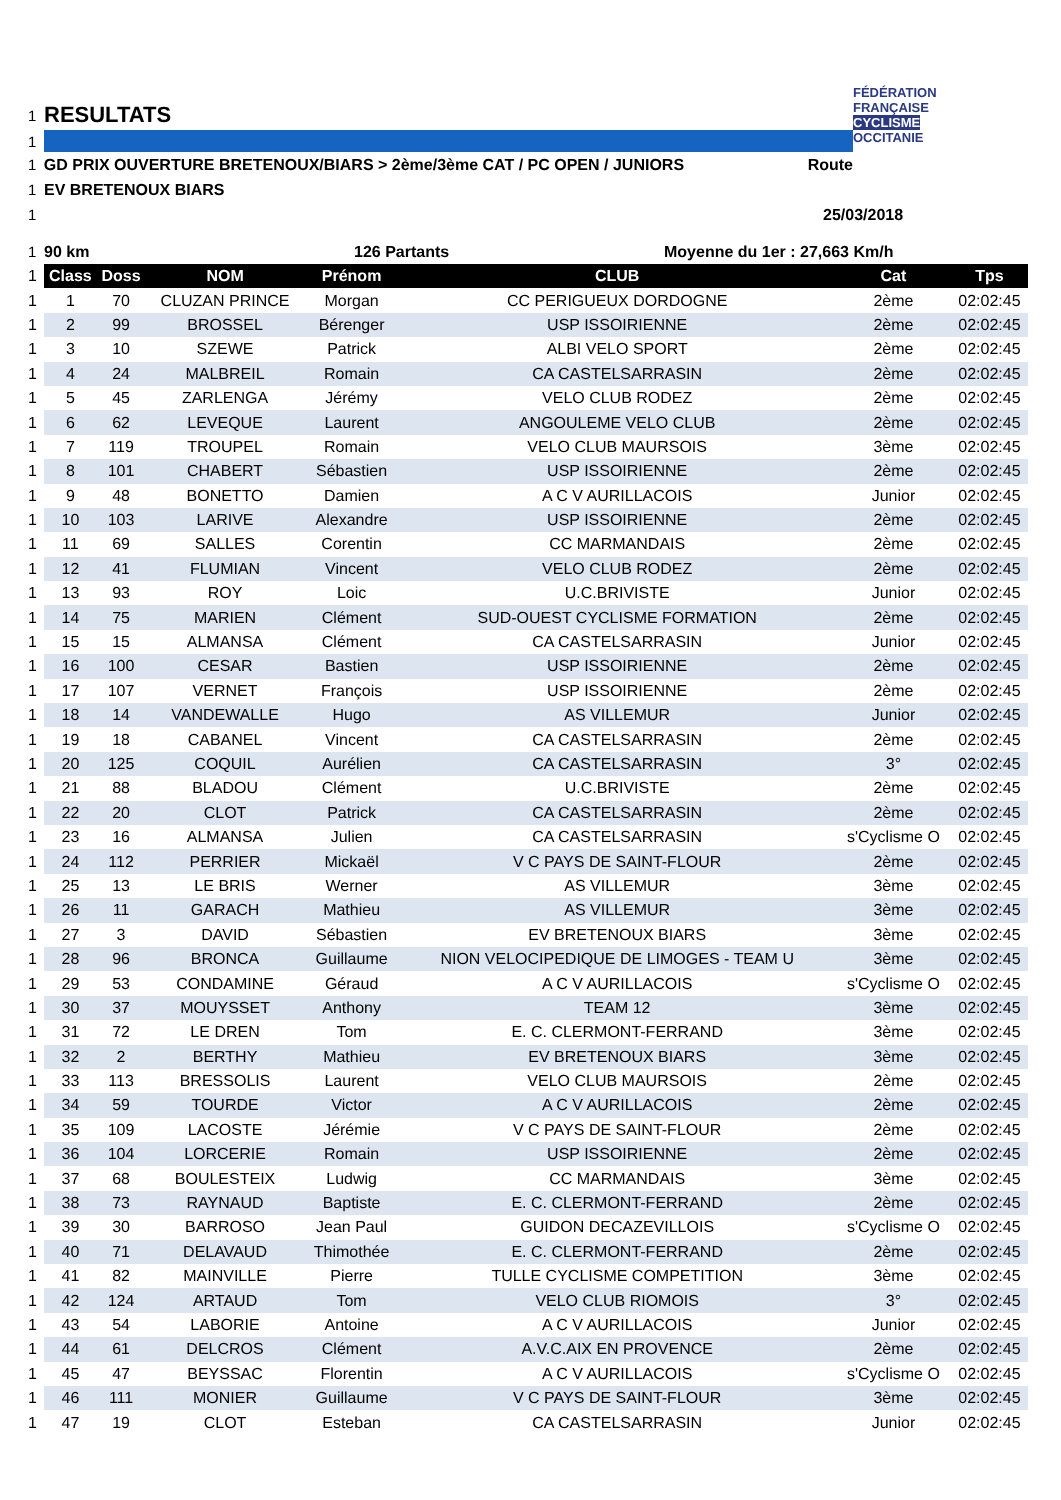1 RESULTATS
FÉDÉRATION
FRANÇAISE
CYCLISME
OCCITANIE
1
1 GD PRIX OUVERTURE BRETENOUX/BIARS > 2ème/3ème CAT / PC OPEN / JUNIORS Route
1 EV BRETENOUX BIARS
1 25/03/2018
1 90 km 126 Partants Moyenne du 1er : 27,663 Km/h
| 1 | Class | Doss | NOM | Prénom | CLUB | Cat | Tps |
| --- | --- | --- | --- | --- | --- | --- | --- |
| 1 | 1 | 70 | CLUZAN PRINCE | Morgan | CC PERIGUEUX DORDOGNE | 2ème | 02:02:45 |
| 1 | 2 | 99 | BROSSEL | Bérenger | USP ISSOIRIENNE | 2ème | 02:02:45 |
| 1 | 3 | 10 | SZEWE | Patrick | ALBI VELO SPORT | 2ème | 02:02:45 |
| 1 | 4 | 24 | MALBREIL | Romain | CA CASTELSARRASIN | 2ème | 02:02:45 |
| 1 | 5 | 45 | ZARLENGA | Jérémy | VELO CLUB RODEZ | 2ème | 02:02:45 |
| 1 | 6 | 62 | LEVEQUE | Laurent | ANGOULEME VELO CLUB | 2ème | 02:02:45 |
| 1 | 7 | 119 | TROUPEL | Romain | VELO CLUB MAURSOIS | 3ème | 02:02:45 |
| 1 | 8 | 101 | CHABERT | Sébastien | USP ISSOIRIENNE | 2ème | 02:02:45 |
| 1 | 9 | 48 | BONETTO | Damien | A C V AURILLACOIS | Junior | 02:02:45 |
| 1 | 10 | 103 | LARIVE | Alexandre | USP ISSOIRIENNE | 2ème | 02:02:45 |
| 1 | 11 | 69 | SALLES | Corentin | CC MARMANDAIS | 2ème | 02:02:45 |
| 1 | 12 | 41 | FLUMIAN | Vincent | VELO CLUB RODEZ | 2ème | 02:02:45 |
| 1 | 13 | 93 | ROY | Loic | U.C.BRIVISTE | Junior | 02:02:45 |
| 1 | 14 | 75 | MARIEN | Clément | SUD-OUEST CYCLISME FORMATION | 2ème | 02:02:45 |
| 1 | 15 | 15 | ALMANSA | Clément | CA CASTELSARRASIN | Junior | 02:02:45 |
| 1 | 16 | 100 | CESAR | Bastien | USP ISSOIRIENNE | 2ème | 02:02:45 |
| 1 | 17 | 107 | VERNET | François | USP ISSOIRIENNE | 2ème | 02:02:45 |
| 1 | 18 | 14 | VANDEWALLE | Hugo | AS VILLEMUR | Junior | 02:02:45 |
| 1 | 19 | 18 | CABANEL | Vincent | CA CASTELSARRASIN | 2ème | 02:02:45 |
| 1 | 20 | 125 | COQUIL | Aurélien | CA CASTELSARRASIN | 3° | 02:02:45 |
| 1 | 21 | 88 | BLADOU | Clément | U.C.BRIVISTE | 2ème | 02:02:45 |
| 1 | 22 | 20 | CLOT | Patrick | CA CASTELSARRASIN | 2ème | 02:02:45 |
| 1 | 23 | 16 | ALMANSA | Julien | CA CASTELSARRASIN | s'Cyclisme O | 02:02:45 |
| 1 | 24 | 112 | PERRIER | Mickaël | V C PAYS DE SAINT-FLOUR | 2ème | 02:02:45 |
| 1 | 25 | 13 | LE BRIS | Werner | AS VILLEMUR | 3ème | 02:02:45 |
| 1 | 26 | 11 | GARACH | Mathieu | AS VILLEMUR | 3ème | 02:02:45 |
| 1 | 27 | 3 | DAVID | Sébastien | EV BRETENOUX BIARS | 3ème | 02:02:45 |
| 1 | 28 | 96 | BRONCA | Guillaume | NION VELOCIPEDIQUE DE LIMOGES - TEAM U | 3ème | 02:02:45 |
| 1 | 29 | 53 | CONDAMINE | Géraud | A C V AURILLACOIS | s'Cyclisme O | 02:02:45 |
| 1 | 30 | 37 | MOUYSSET | Anthony | TEAM 12 | 3ème | 02:02:45 |
| 1 | 31 | 72 | LE DREN | Tom | E. C. CLERMONT-FERRAND | 3ème | 02:02:45 |
| 1 | 32 | 2 | BERTHY | Mathieu | EV BRETENOUX BIARS | 3ème | 02:02:45 |
| 1 | 33 | 113 | BRESSOLIS | Laurent | VELO CLUB MAURSOIS | 2ème | 02:02:45 |
| 1 | 34 | 59 | TOURDE | Victor | A C V AURILLACOIS | 2ème | 02:02:45 |
| 1 | 35 | 109 | LACOSTE | Jérémie | V C PAYS DE SAINT-FLOUR | 2ème | 02:02:45 |
| 1 | 36 | 104 | LORCERIE | Romain | USP ISSOIRIENNE | 2ème | 02:02:45 |
| 1 | 37 | 68 | BOULESTEIX | Ludwig | CC MARMANDAIS | 3ème | 02:02:45 |
| 1 | 38 | 73 | RAYNAUD | Baptiste | E. C. CLERMONT-FERRAND | 2ème | 02:02:45 |
| 1 | 39 | 30 | BARROSO | Jean Paul | GUIDON DECAZEVILLOIS | s'Cyclisme O | 02:02:45 |
| 1 | 40 | 71 | DELAVAUD | Thimothée | E. C. CLERMONT-FERRAND | 2ème | 02:02:45 |
| 1 | 41 | 82 | MAINVILLE | Pierre | TULLE CYCLISME COMPETITION | 3ème | 02:02:45 |
| 1 | 42 | 124 | ARTAUD | Tom | VELO CLUB RIOMOIS | 3° | 02:02:45 |
| 1 | 43 | 54 | LABORIE | Antoine | A C V AURILLACOIS | Junior | 02:02:45 |
| 1 | 44 | 61 | DELCROS | Clément | A.V.C.AIX EN PROVENCE | 2ème | 02:02:45 |
| 1 | 45 | 47 | BEYSSAC | Florentin | A C V AURILLACOIS | s'Cyclisme O | 02:02:45 |
| 1 | 46 | 111 | MONIER | Guillaume | V C PAYS DE SAINT-FLOUR | 3ème | 02:02:45 |
| 1 | 47 | 19 | CLOT | Esteban | CA CASTELSARRASIN | Junior | 02:02:45 |